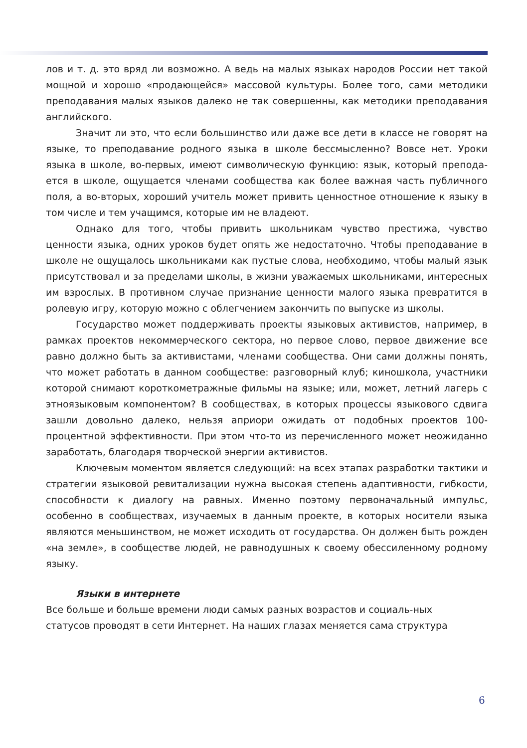лов и т. д. это вряд ли возможно. А ведь на малых языках народов России нет такой мощной и хорошо «продающейся» массовой культуры. Более того, сами методики преподавания малых языков далеко не так совершенны, как методики преподавания английского.
Значит ли это, что если большинство или даже все дети в классе не говорят на языке, то преподавание родного языка в школе бессмысленно? Вовсе нет. Уроки языка в школе, во-первых, имеют символическую функцию: язык, который препода-ется в школе, ощущается членами сообщества как более важная часть публичного поля, а во-вторых, хороший учитель может привить ценностное отношение к языку в том числе и тем учащимся, которые им не владеют.
Однако для того, чтобы привить школьникам чувство престижа, чувство ценности языка, одних уроков будет опять же недостаточно. Чтобы преподавание в школе не ощущалось школьниками как пустые слова, необходимо, чтобы малый язык присутствовал и за пределами школы, в жизни уважаемых школьниками, интересных им взрослых. В противном случае признание ценности малого языка превратится в ролевую игру, которую можно с облегчением закончить по выпуске из школы.
Государство может поддерживать проекты языковых активистов, например, в рамках проектов некоммерческого сектора, но первое слово, первое движение все равно должно быть за активистами, членами сообщества. Они сами должны понять, что может работать в данном сообществе: разговорный клуб; киношкола, участники которой снимают короткометражные фильмы на языке; или, может, летний лагерь с этноязыковым компонентом? В сообществах, в которых процессы языкового сдвига зашли довольно далеко, нельзя априори ожидать от подобных проектов 100-процентной эффективности. При этом что-то из перечисленного может неожиданно заработать, благодаря творческой энергии активистов.
Ключевым моментом является следующий: на всех этапах разработки тактики и стратегии языковой ревитализации нужна высокая степень адаптивности, гибкости, способности к диалогу на равных. Именно поэтому первоначальный импульс, особенно в сообществах, изучаемых в данным проекте, в которых носители языка являются меньшинством, не может исходить от государства. Он должен быть рожден «на земле», в сообществе людей, не равнодушных к своему обессиленному родному языку.
Языки в интернете
Все больше и больше времени люди самых разных возрастов и социаль-ных
статусов проводят в сети Интернет. На наших глазах меняется сама структура
6